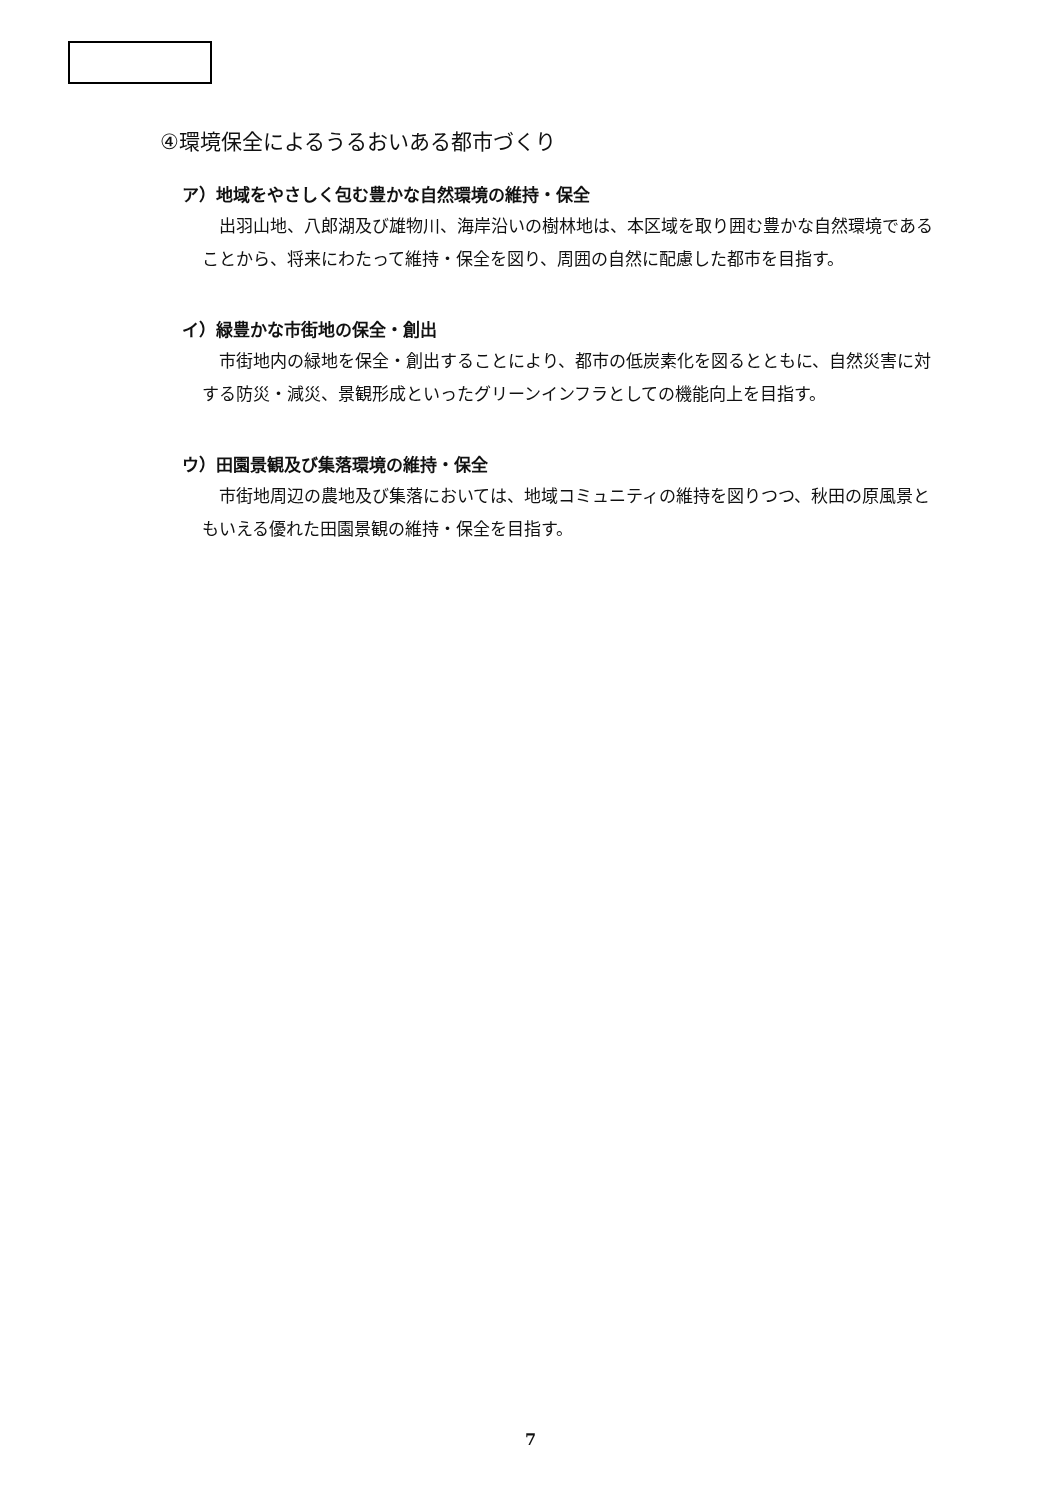④環境保全によるうるおいある都市づくり
ア）地域をやさしく包む豊かな自然環境の維持・保全
出羽山地、八郎湖及び雄物川、海岸沿いの樹林地は、本区域を取り囲む豊かな自然環境であることから、将来にわたって維持・保全を図り、周囲の自然に配慮した都市を目指す。
イ）緑豊かな市街地の保全・創出
市街地内の緑地を保全・創出することにより、都市の低炭素化を図るとともに、自然災害に対する防災・減災、景観形成といったグリーンインフラとしての機能向上を目指す。
ウ）田園景観及び集落環境の維持・保全
市街地周辺の農地及び集落においては、地域コミュニティの維持を図りつつ、秋田の原風景ともいえる優れた田園景観の維持・保全を目指す。
7